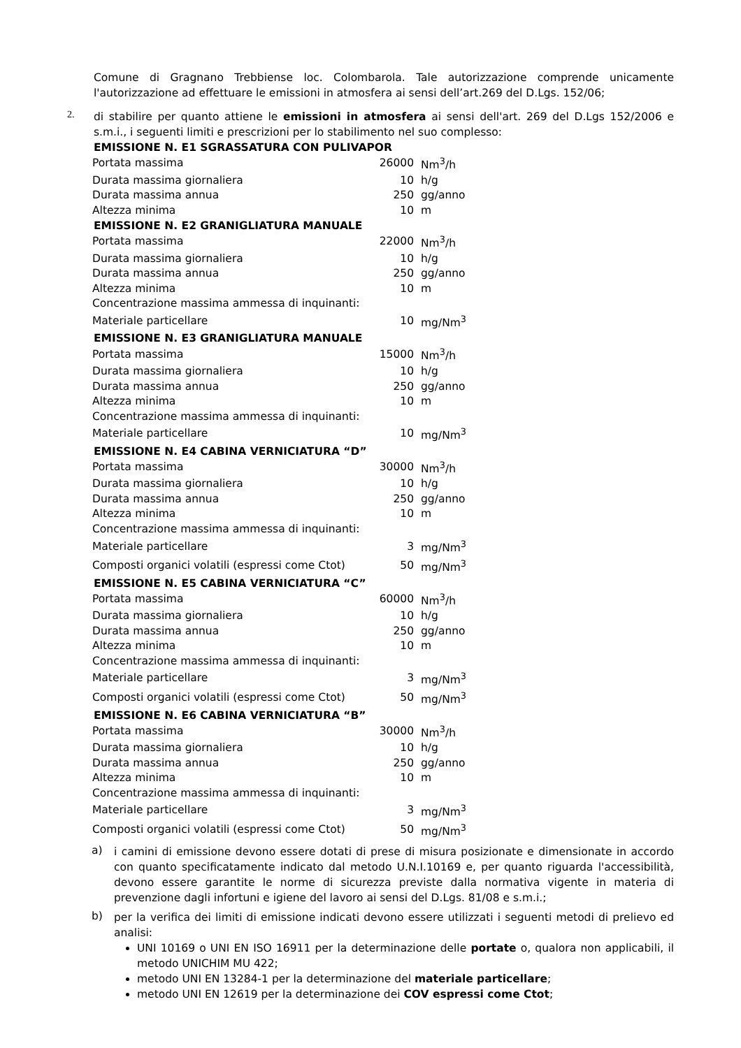Comune di Gragnano Trebbiense loc. Colombarola. Tale autorizzazione comprende unicamente l'autorizzazione ad effettuare le emissioni in atmosfera ai sensi dell’art.269 del D.Lgs. 152/06;
2.
di stabilire per quanto attiene le emissioni in atmosfera ai sensi dell'art. 269 del D.Lgs 152/2006 e s.m.i., i seguenti limiti e prescrizioni per lo stabilimento nel suo complesso:
EMISSIONE N. E1 SGRASSATURA CON PULIVAPOR
| Portata massima | 26000 | Nm<sup>3</sup>/h |
| Durata massima giornaliera | 10 | h/g |
| Durata massima annua | 250 | gg/anno |
| Altezza minima | 10 | m |
EMISSIONE N. E2 GRANIGLIATURA MANUALE
| Portata massima | 22000 | Nm<sup>3</sup>/h |
| Durata massima giornaliera | 10 | h/g |
| Durata massima annua | 250 | gg/anno |
| Altezza minima | 10 | m |
| Concentrazione massima ammessa di inquinanti: | | |
| Materiale particellare | 10 | mg/Nm<sup>3</sup> |
EMISSIONE N. E3 GRANIGLIATURA MANUALE
| Portata massima | 15000 | Nm<sup>3</sup>/h |
| Durata massima giornaliera | 10 | h/g |
| Durata massima annua | 250 | gg/anno |
| Altezza minima | 10 | m |
| Concentrazione massima ammessa di inquinanti: | | |
| Materiale particellare | 10 | mg/Nm<sup>3</sup> |
EMISSIONE N. E4 CABINA VERNICIATURA “D”
| Portata massima | 30000 | Nm<sup>3</sup>/h |
| Durata massima giornaliera | 10 | h/g |
| Durata massima annua | 250 | gg/anno |
| Altezza minima | 10 | m |
| Concentrazione massima ammessa di inquinanti: | | |
| Materiale particellare | 3 | mg/Nm<sup>3</sup> |
| Composti organici volatili (espressi come Ctot) | 50 | mg/Nm<sup>3</sup> |
EMISSIONE N. E5 CABINA VERNICIATURA “C”
| Portata massima | 60000 | Nm<sup>3</sup>/h |
| Durata massima giornaliera | 10 | h/g |
| Durata massima annua | 250 | gg/anno |
| Altezza minima | 10 | m |
| Concentrazione massima ammessa di inquinanti: | | |
| Materiale particellare | 3 | mg/Nm<sup>3</sup> |
| Composti organici volatili (espressi come Ctot) | 50 | mg/Nm<sup>3</sup> |
EMISSIONE N. E6 CABINA VERNICIATURA “B”
| Portata massima | 30000 | Nm<sup>3</sup>/h |
| Durata massima giornaliera | 10 | h/g |
| Durata massima annua | 250 | gg/anno |
| Altezza minima | 10 | m |
| Concentrazione massima ammessa di inquinanti: | | |
| Materiale particellare | 3 | mg/Nm<sup>3</sup> |
| Composti organici volatili (espressi come Ctot) | 50 | mg/Nm<sup>3</sup> |
a)
i camini di emissione devono essere dotati di prese di misura posizionate e dimensionate in accordo con quanto specificatamente indicato dal metodo U.N.I.10169 e, per quanto riguarda l'accessibilità, devono essere garantite le norme di sicurezza previste dalla normativa vigente in materia di prevenzione dagli infortuni e igiene del lavoro ai sensi del D.Lgs. 81/08 e s.m.i.;
b)
per la verifica dei limiti di emissione indicati devono essere utilizzati i seguenti metodi di prelievo ed analisi:
UNI 10169 o UNI EN ISO 16911 per la determinazione delle portate o, qualora non applicabili, il metodo UNICHIM MU 422;
metodo UNI EN 13284-1 per la determinazione del materiale particellare;
metodo UNI EN 12619 per la determinazione dei COV espressi come Ctot;